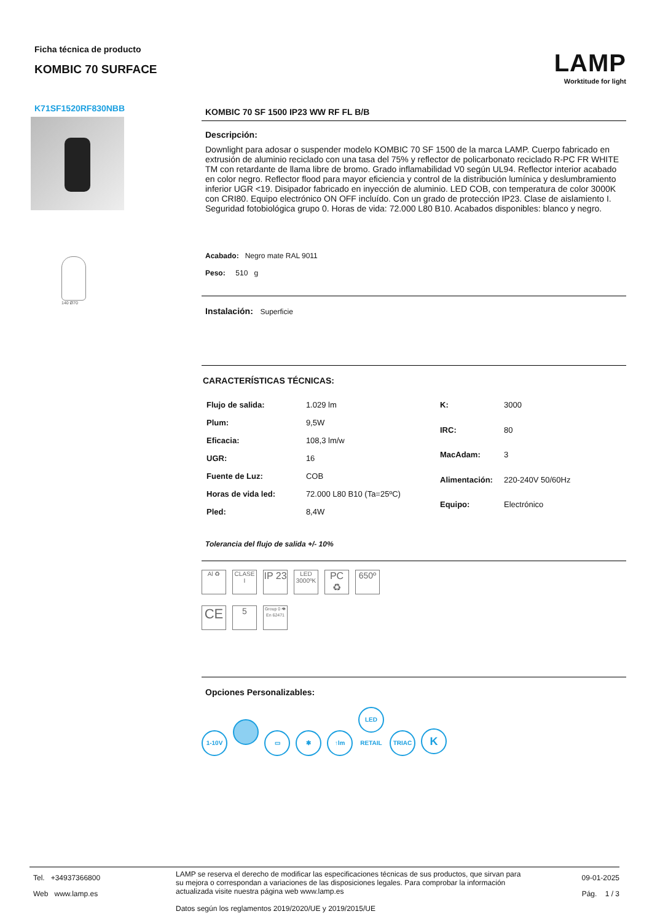Ficha técnica de producto
KOMBIC 70 SURFACE
LAMP
Worktitude for light
K71SF1520RF830NBB
140 Ø70
KOMBIC 70 SF 1500 IP23 WW RF FL B/B
Descripción:
Downlight para adosar o suspender modelo KOMBIC 70 SF 1500 de la marca LAMP. Cuerpo fabricado en extrusión de aluminio reciclado con una tasa del 75% y reflector de policarbonato reciclado R-PC FR WHITE TM con retardante de llama libre de bromo. Grado inflamabilidad V0 según UL94. Reflector interior acabado en color negro. Reflector flood para mayor eficiencia y control de la distribución lumínica y deslumbramiento inferior UGR <19. Disipador fabricado en inyección de aluminio. LED COB, con temperatura de color 3000K con CRI80. Equipo electrónico ON OFF incluído. Con un grado de protección IP23. Clase de aislamiento I. Seguridad fotobiológica grupo 0. Horas de vida: 72.000 L80 B10. Acabados disponibles: blanco y negro.
Acabado: Negro mate RAL 9011
Peso: 510 g
Instalación: Superficie
CARACTERÍSTICAS TÉCNICAS:
| Flujo de salida: | 1.029 lm |
| Plum: | 9,5W |
| Eficacia: | 108,3 lm/w |
| UGR: | 16 |
| Fuente de Luz: | COB |
| Horas de vida led: | 72.000 L80 B10 (Ta=25ºC) |
| Pled: | 8,4W |
| K: | 3000 |
| IRC: | 80 |
| MacAdam: | 3 |
| Alimentación: | 220-240V 50/60Hz |
| Equipo: | Electrónico |
Tolerancia del flujo de salida +/- 10%
Al ♻ CLASE I IP 23 LED 3000ºK PC ♻ 650º
CE 5 Group 0 👁 En 62471
Opciones Personalizables:
1-10V ▭ ✱ ↑lm LED RETAIL TRIAC K
Tel. +34937366800
Web www.lamp.es
LAMP se reserva el derecho de modificar las especificaciones técnicas de sus productos, que sirvan para su mejora o correspondan a variaciones de las disposiciones legales. Para comprobar la información actualizada visite nuestra página web www.lamp.es
Datos según los reglamentos 2019/2020/UE y 2019/2015/UE
09-01-2025
Pág. 1 / 3